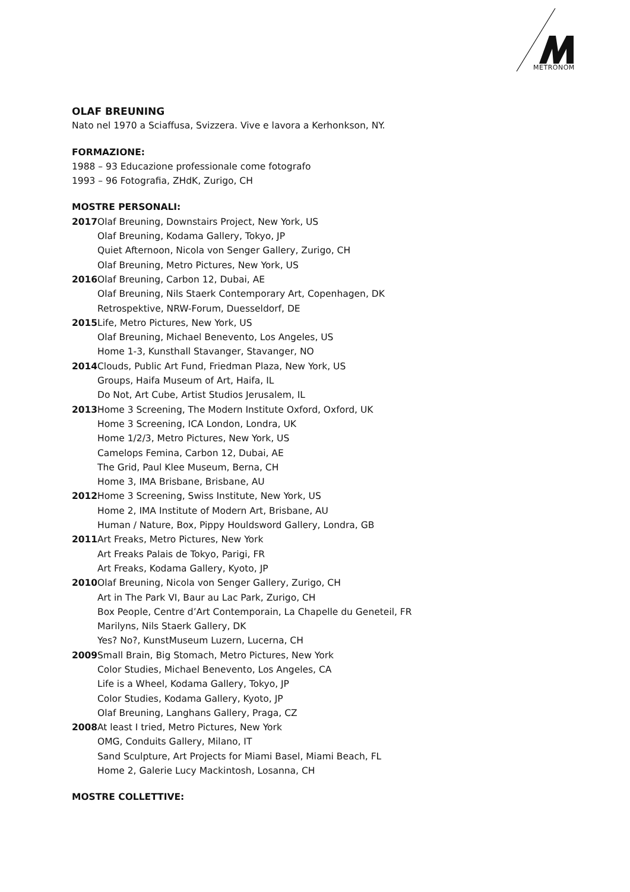METRONOM
OLAF BREUNING
Nato nel 1970 a Sciaffusa, Svizzera. Vive e lavora a Kerhonkson, NY.
FORMAZIONE:
1988 – 93 Educazione professionale come fotografo
1993 – 96 Fotografia, ZHdK, Zurigo, CH
MOSTRE PERSONALI:
2017 Olaf Breuning, Downstairs Project, New York, US
Olaf Breuning, Kodama Gallery, Tokyo, JP
Quiet Afternoon, Nicola von Senger Gallery, Zurigo, CH
Olaf Breuning, Metro Pictures, New York, US
2016 Olaf Breuning, Carbon 12, Dubai, AE
Olaf Breuning, Nils Staerk Contemporary Art, Copenhagen, DK
Retrospektive, NRW-Forum, Duesseldorf, DE
2015 Life, Metro Pictures, New York, US
Olaf Breuning, Michael Benevento, Los Angeles, US
Home 1-3, Kunsthall Stavanger, Stavanger, NO
2014 Clouds, Public Art Fund, Friedman Plaza, New York, US
Groups, Haifa Museum of Art, Haifa, IL
Do Not, Art Cube, Artist Studios Jerusalem, IL
2013 Home 3 Screening, The Modern Institute Oxford, Oxford, UK
Home 3 Screening, ICA London, Londra, UK
Home 1/2/3, Metro Pictures, New York, US
Camelops Femina, Carbon 12, Dubai, AE
The Grid, Paul Klee Museum, Berna, CH
Home 3, IMA Brisbane, Brisbane, AU
2012 Home 3 Screening, Swiss Institute, New York, US
Home 2, IMA Institute of Modern Art, Brisbane, AU
Human / Nature, Box, Pippy Houldsword Gallery, Londra, GB
2011 Art Freaks, Metro Pictures, New York
Art Freaks Palais de Tokyo, Parigi, FR
Art Freaks, Kodama Gallery, Kyoto, JP
2010 Olaf Breuning, Nicola von Senger Gallery, Zurigo, CH
Art in The Park VI, Baur au Lac Park, Zurigo, CH
Box People, Centre d’Art Contemporain, La Chapelle du Geneteil, FR
Marilyns, Nils Staerk Gallery, DK
Yes? No?, KunstMuseum Luzern, Lucerna, CH
2009 Small Brain, Big Stomach, Metro Pictures, New York
Color Studies, Michael Benevento, Los Angeles, CA
Life is a Wheel, Kodama Gallery, Tokyo, JP
Color Studies, Kodama Gallery, Kyoto, JP
Olaf Breuning, Langhans Gallery, Praga, CZ
2008 At least I tried, Metro Pictures, New York
OMG, Conduits Gallery, Milano, IT
Sand Sculpture, Art Projects for Miami Basel, Miami Beach, FL
Home 2, Galerie Lucy Mackintosh, Losanna, CH
MOSTRE COLLETTIVE: